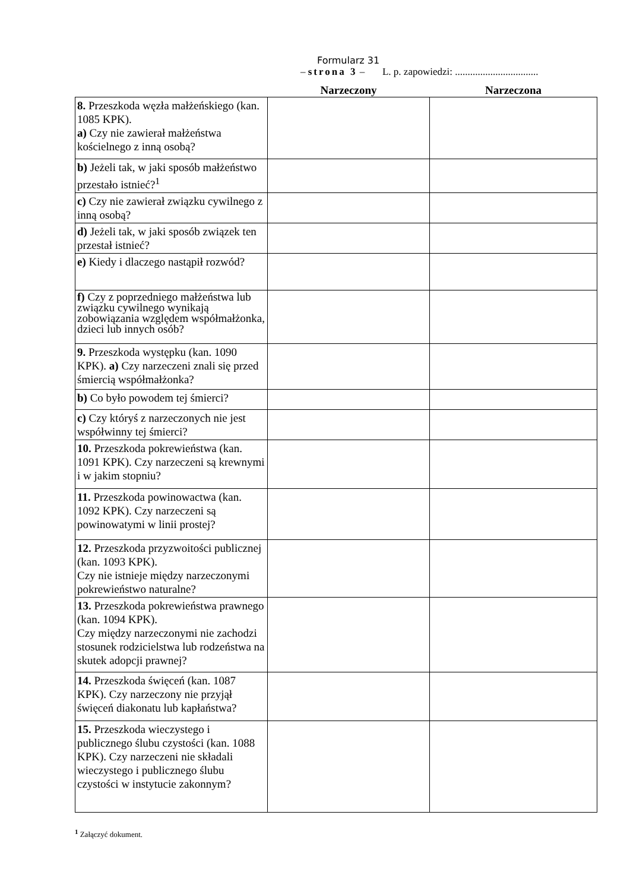Formularz 31
– strona 3 – L. p. zapowiedzi: .................................
| | Narzeczony | Narzeczona |
| --- | --- | --- |
| 8. Przeszkoda węzła małżeńskiego (kan. 1085 KPK). a) Czy nie zawierał małżeństwa kościelnego z inną osobą? | | |
| b) Jeżeli tak, w jaki sposób małżeństwo przestało istnieć?<sup>1</sup> | | |
| c) Czy nie zawierał związku cywilnego z inną osobą? | | |
| d) Jeżeli tak, w jaki sposób związek ten przestał istnieć? | | |
| e) Kiedy i dlaczego nastąpił rozwód? | | |
| f) Czy z poprzedniego małżeństwa lub związku cywilnego wynikają zobowiązania względem współmałżonka, dzieci lub innych osób? | | |
| 9. Przeszkoda występku (kan. 1090 KPK). a) Czy narzeczeni znali się przed śmiercią współmałżonka? | | |
| b) Co było powodem tej śmierci? | | |
| c) Czy któryś z narzeczonych nie jest współwinny tej śmierci? | | |
| 10. Przeszkoda pokrewieństwa (kan. 1091 KPK). Czy narzeczeni są krewnymi i w jakim stopniu? | | |
| 11. Przeszkoda powinowactwa (kan. 1092 KPK). Czy narzeczeni są powinowatymi w linii prostej? | | |
| 12. Przeszkoda przyzwoitości publicznej (kan. 1093 KPK). Czy nie istnieje między narzeczonymi pokrewieństwo naturalne? | | |
| 13. Przeszkoda pokrewieństwa prawnego (kan. 1094 KPK). Czy między narzeczonymi nie zachodzi stosunek rodzicielstwa lub rodzeństwa na skutek adopcji prawnej? | | |
| 14. Przeszkoda święceń (kan. 1087 KPK). Czy narzeczony nie przyjął święceń diakonatu lub kapłaństwa? | | |
| 15. Przeszkoda wieczystego i publicznego ślubu czystości (kan. 1088 KPK). Czy narzeczeni nie składali wieczystego i publicznego ślubu czystości w instytucie zakonnym? | | |
<sup>1</sup> Załączyć dokument.